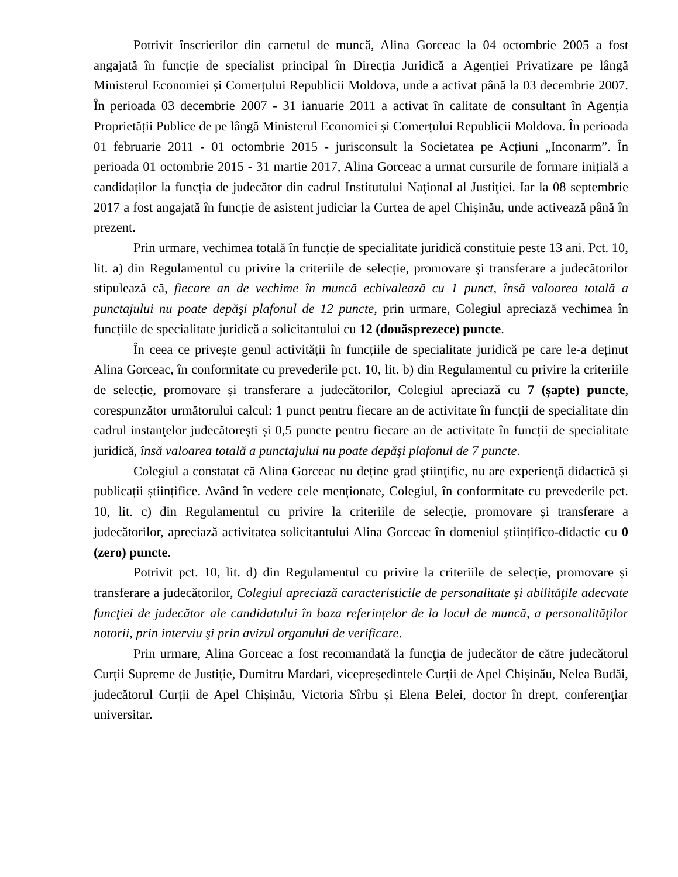Potrivit înscrierilor din carnetul de muncă, Alina Gorceac la 04 octombrie 2005 a fost angajată în funcție de specialist principal în Direcția Juridică a Agenției Privatizare pe lângă Ministerul Economiei și Comerțului Republicii Moldova, unde a activat până la 03 decembrie 2007. În perioada 03 decembrie 2007 - 31 ianuarie 2011 a activat în calitate de consultant în Agenția Proprietății Publice de pe lângă Ministerul Economiei și Comerțului Republicii Moldova. În perioada 01 februarie 2011 - 01 octombrie 2015 - jurisconsult la Societatea pe Acțiuni „Inconarm”. În perioada 01 octombrie 2015 - 31 martie 2017, Alina Gorceac a urmat cursurile de formare inițială a candidaților la funcția de judecător din cadrul Institutului Naţional al Justiţiei. Iar la 08 septembrie 2017 a fost angajată în funcție de asistent judiciar la Curtea de apel Chișinău, unde activează până în prezent.
Prin urmare, vechimea totală în funcție de specialitate juridică constituie peste 13 ani. Pct. 10, lit. a) din Regulamentul cu privire la criteriile de selecție, promovare și transferare a judecătorilor stipulează că, fiecare an de vechime în muncă echivalează cu 1 punct, însă valoarea totală a punctajului nu poate depăşi plafonul de 12 puncte, prin urmare, Colegiul apreciază vechimea în funcțiile de specialitate juridică a solicitantului cu 12 (douăsprezece) puncte.
În ceea ce privește genul activității în funcțiile de specialitate juridică pe care le-a deținut Alina Gorceac, în conformitate cu prevederile pct. 10, lit. b) din Regulamentul cu privire la criteriile de selecție, promovare și transferare a judecătorilor, Colegiul apreciază cu 7 (șapte) puncte, corespunzător următorului calcul: 1 punct pentru fiecare an de activitate în funcții de specialitate din cadrul instanţelor judecătorești și 0,5 puncte pentru fiecare an de activitate în funcții de specialitate juridică, însă valoarea totală a punctajului nu poate depăşi plafonul de 7 puncte.
Colegiul a constatat că Alina Gorceac nu deține grad ştiinţific, nu are experienţă didactică și publicații științifice. Având în vedere cele menționate, Colegiul, în conformitate cu prevederile pct. 10, lit. c) din Regulamentul cu privire la criteriile de selecție, promovare și transferare a judecătorilor, apreciază activitatea solicitantului Alina Gorceac în domeniul științifico-didactic cu 0 (zero) puncte.
Potrivit pct. 10, lit. d) din Regulamentul cu privire la criteriile de selecție, promovare și transferare a judecătorilor, Colegiul apreciază caracteristicile de personalitate și abilităţile adecvate funcţiei de judecător ale candidatului în baza referințelor de la locul de muncă, a personalităţilor notorii, prin interviu şi prin avizul organului de verificare.
Prin urmare, Alina Gorceac a fost recomandată la funcţia de judecător de către judecătorul Curții Supreme de Justiție, Dumitru Mardari, vicepreședintele Curții de Apel Chișinău, Nelea Budăi, judecătorul Curții de Apel Chișinău, Victoria Sîrbu și Elena Belei, doctor în drept, conferenţiar universitar.